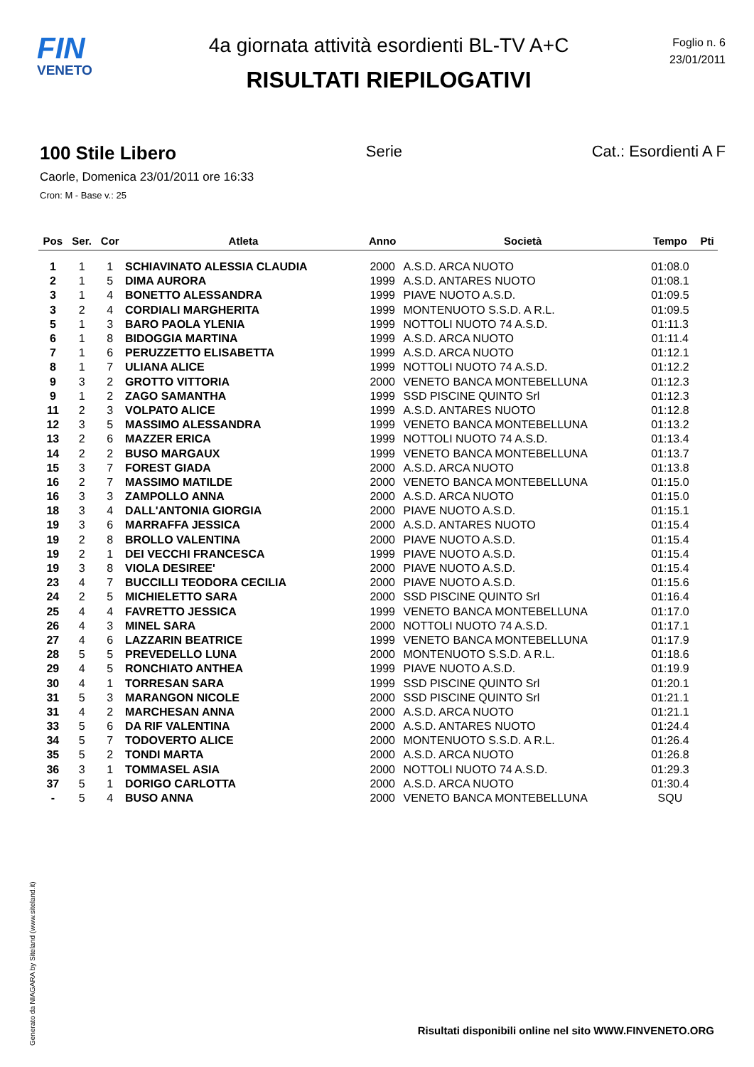FIN
VENETO
4a giornata attività esordienti BL-TV A+C
RISULTATI RIEPILOGATIVI
Foglio n. 6
23/01/2011
100 Stile Libero Serie Cat.: Esordienti A F
Caorle, Domenica 23/01/2011 ore 16:33
Cron: M - Base v.: 25
| Pos | Ser. | Cor | Atleta | Anno | Società | Tempo | Pti |
| --- | --- | --- | --- | --- | --- | --- | --- |
| 1 | 1 | 1 | SCHIAVINATO ALESSIA CLAUDIA | 2000 | A.S.D. ARCA NUOTO | 01:08.0 | |
| 2 | 1 | 5 | DIMA AURORA | 1999 | A.S.D. ANTARES NUOTO | 01:08.1 | |
| 3 | 1 | 4 | BONETTO ALESSANDRA | 1999 | PIAVE NUOTO A.S.D. | 01:09.5 | |
| 3 | 2 | 4 | CORDIALI MARGHERITA | 1999 | MONTENUOTO S.S.D. A R.L. | 01:09.5 | |
| 5 | 1 | 3 | BARO PAOLA YLENIA | 1999 | NOTTOLI NUOTO 74 A.S.D. | 01:11.3 | |
| 6 | 1 | 8 | BIDOGGIA MARTINA | 1999 | A.S.D. ARCA NUOTO | 01:11.4 | |
| 7 | 1 | 6 | PERUZZETTO ELISABETTA | 1999 | A.S.D. ARCA NUOTO | 01:12.1 | |
| 8 | 1 | 7 | ULIANA ALICE | 1999 | NOTTOLI NUOTO 74 A.S.D. | 01:12.2 | |
| 9 | 3 | 2 | GROTTO VITTORIA | 2000 | VENETO BANCA MONTEBELLUNA | 01:12.3 | |
| 9 | 1 | 2 | ZAGO SAMANTHA | 1999 | SSD PISCINE QUINTO Srl | 01:12.3 | |
| 11 | 2 | 3 | VOLPATO ALICE | 1999 | A.S.D. ANTARES NUOTO | 01:12.8 | |
| 12 | 3 | 5 | MASSIMO ALESSANDRA | 1999 | VENETO BANCA MONTEBELLUNA | 01:13.2 | |
| 13 | 2 | 6 | MAZZER ERICA | 1999 | NOTTOLI NUOTO 74 A.S.D. | 01:13.4 | |
| 14 | 2 | 2 | BUSO MARGAUX | 1999 | VENETO BANCA MONTEBELLUNA | 01:13.7 | |
| 15 | 3 | 7 | FOREST GIADA | 2000 | A.S.D. ARCA NUOTO | 01:13.8 | |
| 16 | 2 | 7 | MASSIMO MATILDE | 2000 | VENETO BANCA MONTEBELLUNA | 01:15.0 | |
| 16 | 3 | 3 | ZAMPOLLO ANNA | 2000 | A.S.D. ARCA NUOTO | 01:15.0 | |
| 18 | 3 | 4 | DALL'ANTONIA GIORGIA | 2000 | PIAVE NUOTO A.S.D. | 01:15.1 | |
| 19 | 3 | 6 | MARRAFFA JESSICA | 2000 | A.S.D. ANTARES NUOTO | 01:15.4 | |
| 19 | 2 | 8 | BROLLO VALENTINA | 2000 | PIAVE NUOTO A.S.D. | 01:15.4 | |
| 19 | 2 | 1 | DEI VECCHI FRANCESCA | 1999 | PIAVE NUOTO A.S.D. | 01:15.4 | |
| 19 | 3 | 8 | VIOLA DESIREE' | 2000 | PIAVE NUOTO A.S.D. | 01:15.4 | |
| 23 | 4 | 7 | BUCCILLI TEODORA CECILIA | 2000 | PIAVE NUOTO A.S.D. | 01:15.6 | |
| 24 | 2 | 5 | MICHIELETTO SARA | 2000 | SSD PISCINE QUINTO Srl | 01:16.4 | |
| 25 | 4 | 4 | FAVRETTO JESSICA | 1999 | VENETO BANCA MONTEBELLUNA | 01:17.0 | |
| 26 | 4 | 3 | MINEL SARA | 2000 | NOTTOLI NUOTO 74 A.S.D. | 01:17.1 | |
| 27 | 4 | 6 | LAZZARIN BEATRICE | 1999 | VENETO BANCA MONTEBELLUNA | 01:17.9 | |
| 28 | 5 | 5 | PREVEDELLO LUNA | 2000 | MONTENUOTO S.S.D. A R.L. | 01:18.6 | |
| 29 | 4 | 5 | RONCHIATO ANTHEA | 1999 | PIAVE NUOTO A.S.D. | 01:19.9 | |
| 30 | 4 | 1 | TORRESAN SARA | 1999 | SSD PISCINE QUINTO Srl | 01:20.1 | |
| 31 | 5 | 3 | MARANGON NICOLE | 2000 | SSD PISCINE QUINTO Srl | 01:21.1 | |
| 31 | 4 | 2 | MARCHESAN ANNA | 2000 | A.S.D. ARCA NUOTO | 01:21.1 | |
| 33 | 5 | 6 | DA RIF VALENTINA | 2000 | A.S.D. ANTARES NUOTO | 01:24.4 | |
| 34 | 5 | 7 | TODOVERTO ALICE | 2000 | MONTENUOTO S.S.D. A R.L. | 01:26.4 | |
| 35 | 5 | 2 | TONDI MARTA | 2000 | A.S.D. ARCA NUOTO | 01:26.8 | |
| 36 | 3 | 1 | TOMMASEL ASIA | 2000 | NOTTOLI NUOTO 74 A.S.D. | 01:29.3 | |
| 37 | 5 | 1 | DORIGO CARLOTTA | 2000 | A.S.D. ARCA NUOTO | 01:30.4 | |
| - | 5 | 4 | BUSO ANNA | 2000 | VENETO BANCA MONTEBELLUNA | SQU | |
Generato da NIAGARA by Siteland (www.siteland.it)
Risultati disponibili online nel sito WWW.FINVENETO.ORG